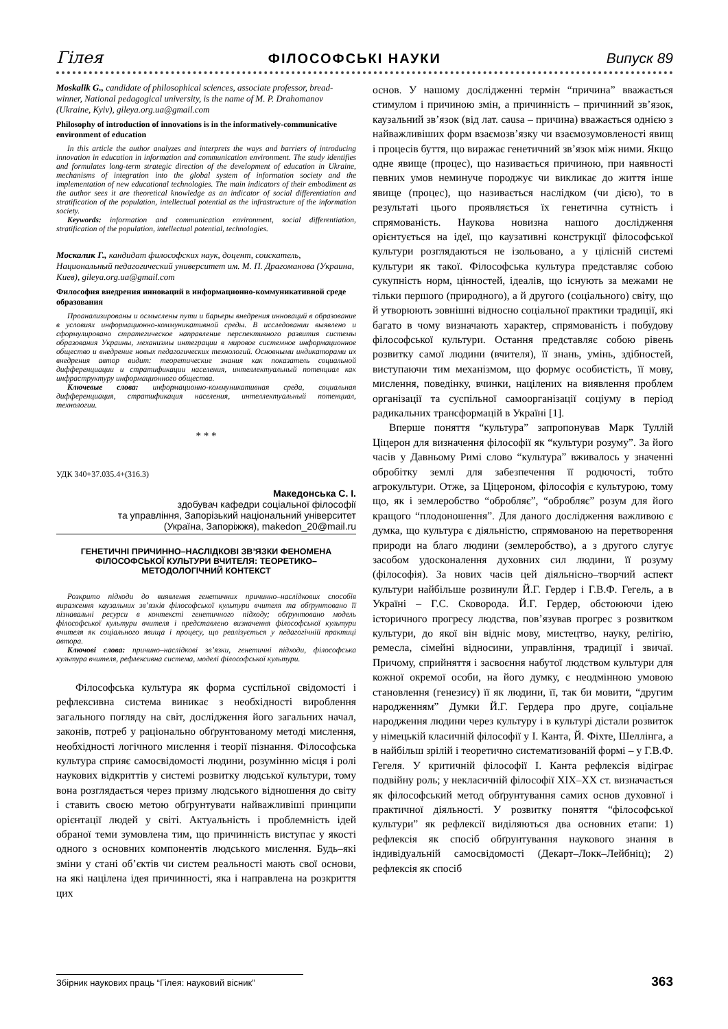Гілея ФІЛОСОФСЬКІ НАУКИ Випуск 89
Moskalik G., candidate of philosophical sciences, associate professor, bread-winner, National pedagogical university, is the name of M. P. Drahomanov (Ukraine, Kyiv), gileya.org.ua@gmail.com
Philosophy of introduction of innovations is in the informatively-communicative environment of education
In this article the author analyzes and interprets the ways and barriers of introducing innovation in education in information and communication environment. The study identifies and formulates long-term strategic direction of the development of education in Ukraine, mechanisms of integration into the global system of information society and the implementation of new educational technologies. The main indicators of their embodiment as the author sees it are theoretical knowledge as an indicator of social differentiation and stratification of the population, intellectual potential as the infrastructure of the information society.
Keywords: information and communication environment, social differentiation, stratification of the population, intellectual potential, technologies.
Москалик Г., кандидат философских наук, доцент, соискатель, Национальный педагогический университет им. М. П. Драгоманова (Украина, Киев), gileya.org.ua@gmail.com
Философия внедрения инноваций в информационно-коммуникативной среде образования
Проанализированы и осмыслены пути и барьеры внедрения инноваций в образование в условиях информационно-коммуникативной среды. В исследовании выявлено и сформулировано стратегическое направление перспективного развития системы образования Украины, механизмы интеграции в мировое системное информационное общество и внедрение новых педагогических технологий. Основными индикаторами их внедрения автор видит: теоретические знания как показатель социальной дифференциации и стратификации населения, интеллектуальный потенциал как инфраструктуру информационного общества.
Ключевые слова: информационно-коммуникативная среда, социальная дифференциация, стратификация населения, интеллектуальный потенциал, технологии.
* * *
УДК 340+37.035.4+(316.3)
Македонська С. І.
здобувач кафедри соціальної філософії
та управління, Запорізький національний університет
(Україна, Запоріжжя), makedon_20@mail.ru
ГЕНЕТИЧНІ ПРИЧИННО–НАСЛІДКОВІ ЗВ’ЯЗКИ ФЕНОМЕНА ФІЛОСОФСЬКОЇ КУЛЬТУРИ ВЧИТЕЛЯ: ТЕОРЕТИКО–МЕТОДОЛОГІЧНИЙ КОНТЕКСТ
Розкрито підходи до виявлення генетичних причинно–наслідкових способів вираження каузальних зв’язків філософської культури вчителя та обґрунтовано її пізнавальні ресурси в контексті генетичного підходу; обґрунтовано модель філософської культури вчителя і представлено визначення філософської культури вчителя як соціального явища і процесу, що реалізується у педагогічній практиці автора.
Ключові слова: причино–наслідкові зв’язки, генетичні підходи, філософська культура вчителя, рефлексивна система, моделі філософської культури.
Філософська культура як форма суспільної свідомості і рефлексивна система виникає з необхідності вироблення загального погляду на світ, дослідження його загальних начал, законів, потреб у раціонально обґрунтованому методі мислення, необхідності логічного мислення і теорії пізнання. Філософська культура сприяє самосвідомості людини, розумінню місця і ролі наукових відкриттів у системі розвитку людської культури, тому вона розглядається через призму людського відношення до світу і ставить своєю метою обґрунтувати найважливіші принципи орієнтації людей у світі. Актуальність і проблемність ідей обраної теми зумовлена тим, що причинність виступає у якості одного з основних компонентів людського мислення. Будь–які зміни у стані об’єктів чи систем реальності мають свої основи, на які націлена ідея причинності, яка і направлена на розкриття цих
основ. У нашому дослідженні термін “причина” вважається стимулом і причиною змін, а причинність – причинний зв’язок, каузальний зв’язок (від лат. causa – причина) вважається однією з найважливіших форм взаємозв’язку чи взаємозумовленості явищ і процесів буття, що виражає генетичний зв’язок між ними. Якщо одне явище (процес), що називається причиною, при наявності певних умов неминуче породжує чи викликає до життя інше явище (процес), що називається наслідком (чи дією), то в результаті цього проявляється їх генетична сутність і спрямованість. Наукова новизна нашого дослідження орієнтується на ідеї, що каузативні конструкції філософської культури розглядаються не ізольовано, а у цілісній системі культури як такої. Філософська культура представляє собою сукупність норм, цінностей, ідеалів, що існують за межами не тільки першого (природного), а й другого (соціального) світу, що й утворюють зовнішні відносно соціальної практики традиції, які багато в чому визначають характер, спрямованість і побудову філософської культури. Остання представляє собою рівень розвитку самої людини (вчителя), її знань, умінь, здібностей, виступаючи тим механізмом, що формує особистість, її мову, мислення, поведінку, вчинки, націлених на виявлення проблем організації та суспільної самоорганізації соціуму в період радикальних трансформацій в Україні [1].
Вперше поняття “культура” запропонував Марк Туллій Ціцерон для визначення філософії як “культури розуму”. За його часів у Давньому Римі слово “культура” вживалось у значенні обробітку землі для забезпечення її родючості, тобто агрокультури. Отже, за Ціцероном, філософія є культурою, тому що, як і землеробство “обробляє”, “обробляє” розум для його кращого “плодоношення”. Для даного дослідження важливою є думка, що культура є діяльністю, спрямованою на перетворення природи на благо людини (землеробство), а з другого слугує засобом удосконалення духовних сил людини, її розуму (філософія). За нових часів цей діяльнісно–творчий аспект культури найбільше розвинули Й.Г. Гердер і Г.В.Ф. Гегель, а в Україні – Г.С. Сковорода. Й.Г. Гердер, обстоюючи ідею історичного прогресу людства, пов’язував прогрес з розвитком культури, до якої він відніс мову, мистецтво, науку, релігію, ремесла, сімейні відносини, управління, традиції і звичаї. Причому, сприйняття і засвоєння набутої людством культури для кожної окремої особи, на його думку, є неодмінною умовою становлення (генезису) її як людини, її, так би мовити, “другим народженням” Думки Й.Г. Гердера про друге, соціальне народження людини через культуру і в культурі дістали розвиток у німецькій класичній філософії у І. Канта, Й. Фіхте, Шеллінга, а в найбільш зрілій і теоретично систематизованій формі – у Г.В.Ф. Гегеля. У критичній філософії І. Канта рефлексія відіграє подвійну роль; у некласичній філософії XIX–XX ст. визначається як філософський метод обґрунтування самих основ духовної і практичної діяльності. У розвитку поняття “філософської культури” як рефлексії виділяються два основних етапи: 1) рефлексія як спосіб обґрунтування наукового знання в індивідуальній самосвідомості (Декарт–Локк–Лейбніц); 2) рефлексія як спосіб
Збірник наукових праць “Гілея: науковий вісник” 363